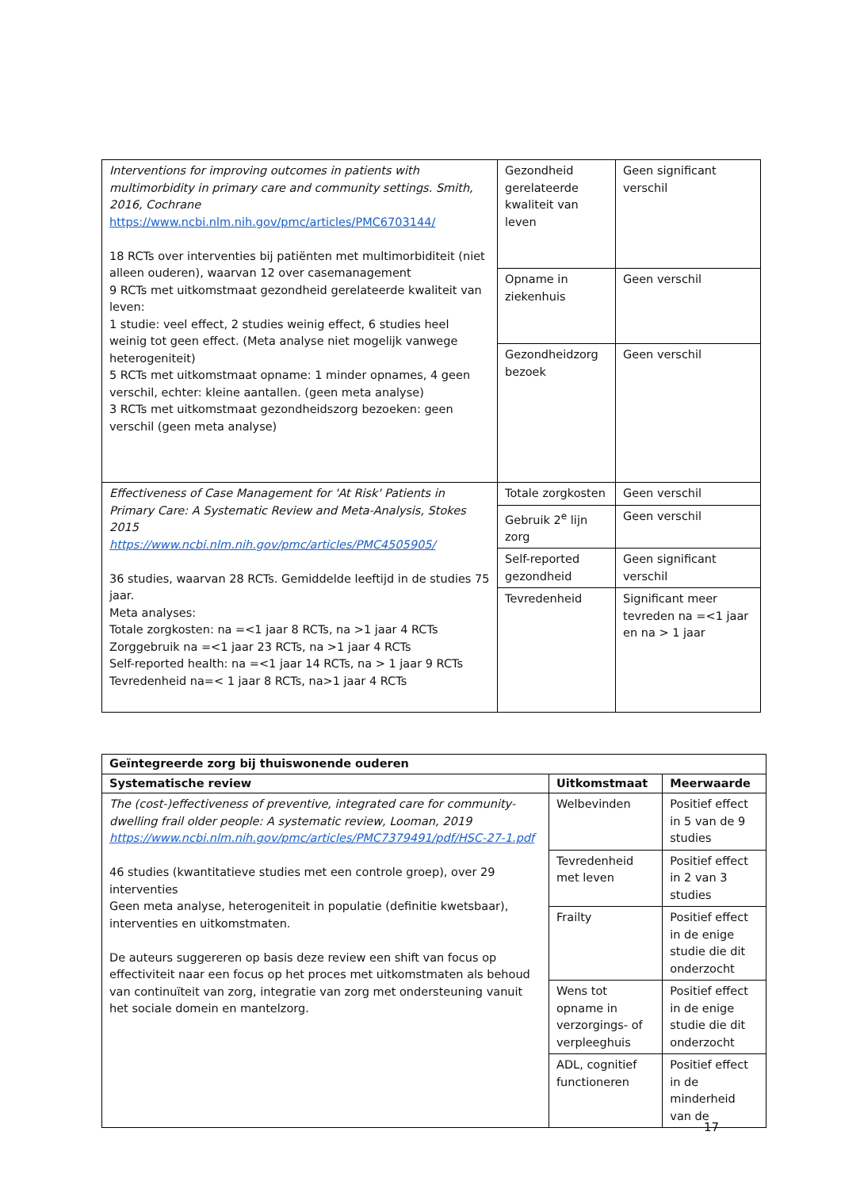| Interventions for improving outcomes in patients with multimorbidity in primary care and community settings. Smith, 2016, Cochrane https://www.ncbi.nlm.nih.gov/pmc/articles/PMC6703144/ 18 RCTs over interventies bij patiënten met multimorbiditeit (niet alleen ouderen), waarvan 12 over casemanagement 9 RCTs met uitkomstmaat gezondheid gerelateerde kwaliteit van leven: 1 studie: veel effect, 2 studies weinig effect, 6 studies heel weinig tot geen effect. (Meta analyse niet mogelijk vanwege heterogeniteit) 5 RCTs met uitkomstmaat opname: 1 minder opnames, 4 geen verschil, echter: kleine aantallen. (geen meta analyse) 3 RCTs met uitkomstmaat gezondheidszorg bezoeken: geen verschil (geen meta analyse) | Gezondheid gerelateerde kwaliteit van leven | Geen significant verschil |
| | Opname in ziekenhuis | Geen verschil |
| | Gezondheidzorg bezoek | Geen verschil |
| Effectiveness of Case Management for 'At Risk' Patients in Primary Care: A Systematic Review and Meta-Analysis, Stokes 2015 https://www.ncbi.nlm.nih.gov/pmc/articles/PMC4505905/ 36 studies, waarvan 28 RCTs. Gemiddelde leeftijd in de studies 75 jaar. Meta analyses: Totale zorgkosten: na =<1 jaar 8 RCTs, na >1 jaar 4 RCTs Zorggebruik na =<1 jaar 23 RCTs, na >1 jaar 4 RCTs Self-reported health: na =<1 jaar 14 RCTs, na > 1 jaar 9 RCTs Tevredenheid na=< 1 jaar 8 RCTs, na>1 jaar 4 RCTs | Totale zorgkosten | Geen verschil |
| | Gebruik 2<sup>e</sup> lijn zorg | Geen verschil |
| | Self-reported gezondheid | Geen significant verschil |
| | Tevredenheid | Significant meer tevreden na =<1 jaar en na > 1 jaar |
| Geïntegreerde zorg bij thuiswonende ouderen | | |
| --- | --- | --- |
| Systematische review | Uitkomstmaat | Meerwaarde |
| The (cost-)effectiveness of preventive, integrated care for community-dwelling frail older people: A systematic review, Looman, 2019 https://www.ncbi.nlm.nih.gov/pmc/articles/PMC7379491/pdf/HSC-27-1.pdf 46 studies (kwantitatieve studies met een controle groep), over 29 interventies Geen meta analyse, heterogeniteit in populatie (definitie kwetsbaar), interventies en uitkomstmaten. De auteurs suggereren op basis deze review een shift van focus op effectiviteit naar een focus op het proces met uitkomstmaten als behoud van continuïteit van zorg, integratie van zorg met ondersteuning vanuit het sociale domein en mantelzorg. | Welbevinden | Positief effect in 5 van de 9 studies |
| | Tevredenheid met leven | Positief effect in 2 van 3 studies |
| | Frailty | Positief effect in de enige studie die dit onderzocht |
| | Wens tot opname in verzorgings- of verpleeghuis | Positief effect in de enige studie die dit onderzocht |
| | ADL, cognitief functioneren | Positief effect in de minderheid van de |
17